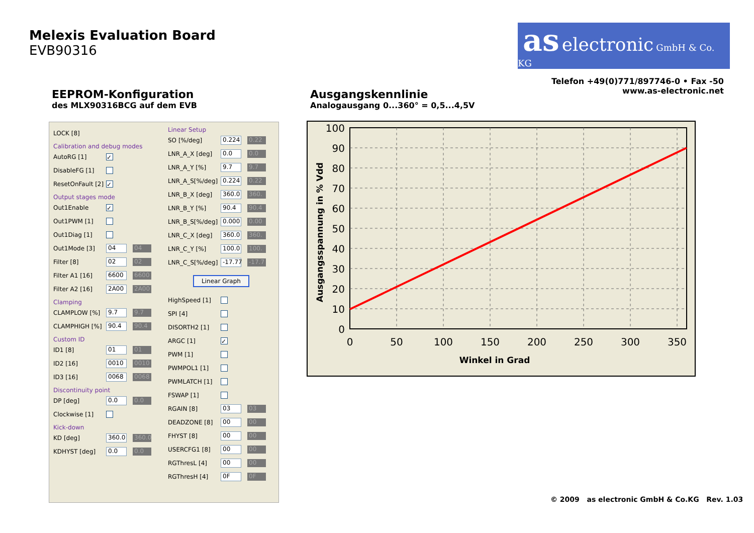Melexis Evaluation Board
EVB90316
as electronic GmbH & Co. KG
Telefon +49(0)771/897746-0 • Fax -50
www.as-electronic.net
EEPROM-Konfiguration
des MLX90316BCG auf dem EVB
Ausgangskennlinie
Analogausgang 0...360° = 0,5...4,5V
LOCK [8]
Calibration and debug modes
AutoRG [1] ✓
DisableFG [1]
ResetOnFault [2] ✓
Output stages mode
Out1Enable ✓
Out1PWM [1]
Out1Diag [1]
Out1Mode [3] 04 04
Filter [8] 02 02
Filter A1 [16] 6600 6600
Filter A2 [16] 2A00 2A00
Clamping
CLAMPLOW [%] 9.7 9.7
CLAMPHIGH [%] 90.4 90.4
Custom ID
ID1 [8] 01 01
ID2 [16] 0010 0010
ID3 [16] 0068 0068
Discontinuity point
DP [deg] 0.0 0.0
Clockwise [1]
Kick-down
KD [deg] 360.0 360.0
KDHYST [deg] 0.0 0.0
Linear Setup
SO [%/deg] 0.224 0.22
LNR_A_X [deg] 0.0 0.0
LNR_A_Y [%] 9.7 9.7
LNR_A_S[%/deg] 0.224 0.22
LNR_B_X [deg] 360.0 360.
LNR_B_Y [%] 90.4 90.4
LNR_B_S[%/deg] 0.000 0.00
LNR_C_X [deg] 360.0 360.
LNR_C_Y [%] 100.0 100.
LNR_C_S[%/deg] -17.77 -17.7
Linear Graph
HighSpeed [1]
SPI [4]
DISORTH2 [1]
ARGC [1] ✓
PWM [1]
PWMPOL1 [1]
PWMLATCH [1]
FSWAP [1]
RGAIN [8] 03 03
DEADZONE [8] 00 00
FHYST [8] 00 00
USERCFG1 [8] 00 00
RGThresL [4] 00 00
RGThresH [4] 0F 0F
100
90
80
70
60
50
40
30
20
10
0
0
50
100
150
200
250
300
350
Winkel in Grad
Ausgangsspannung in % Vdd
© 2009 as electronic GmbH & Co.KG Rev. 1.03